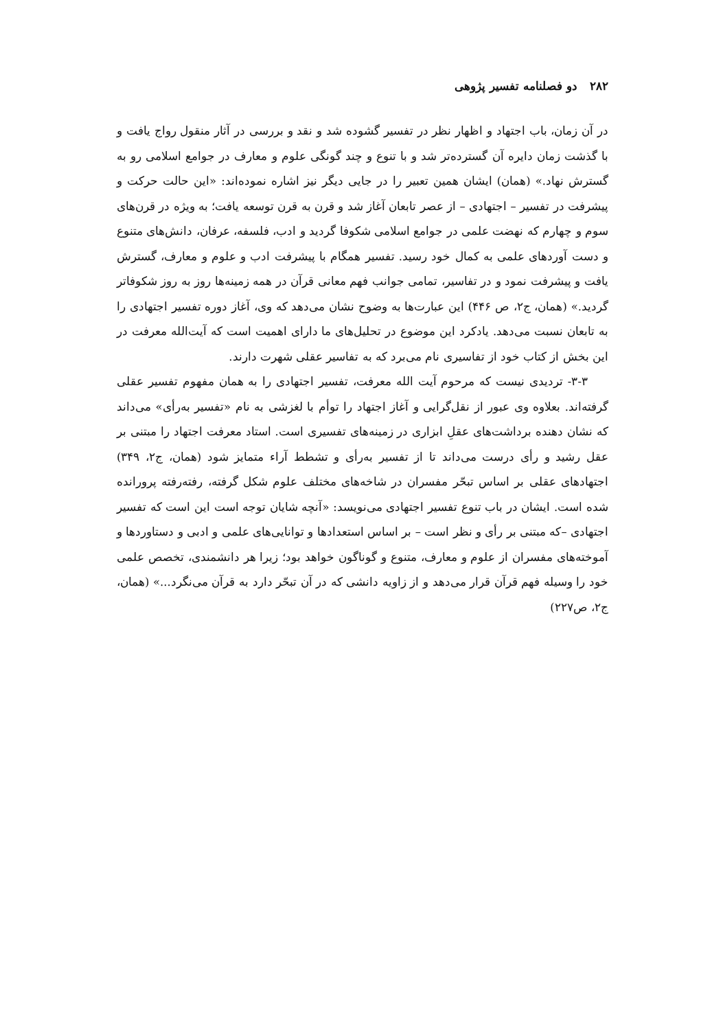۲۸۲ دو فصلنامه تفسیر پژوهی
در آن زمان، باب اجتهاد و اظهار نظر در تفسیر گشوده شد و نقد و بررسی در آثار منقول رواج یافت و با گذشت زمان دایره آن گسترده‌تر شد و با تنوع و چند گونگی علوم و معارف در جوامع اسلامی رو به گسترش نهاد.» (همان) ایشان همین تعبیر را در جایی دیگر نیز اشاره نموده‌اند: «این حالت حرکت و پیشرفت در تفسیر – اجتهادی – از عصر تابعان آغاز شد و قرن به قرن توسعه یافت؛ به ویژه در قرن‌های سوم و چهارم که نهضت علمی در جوامع اسلامی شکوفا گردید و ادب، فلسفه، عرفان، دانش‌های متنوع و دست آوردهای علمی به کمال خود رسید. تفسیر همگام با پیشرفت ادب و علوم و معارف، گسترش یافت و پیشرفت نمود و در تفاسیر، تمامی جوانب فهم معانی قرآن در همه زمینه‌ها روز به روز شکوفاتر گردید.» (همان، ج۲، ص ۴۴۶) این عبارت‌ها به وضوح نشان می‌دهد که وی، آغاز دوره تفسیر اجتهادی را به تابعان نسبت می‌دهد. یادکرد این موضوع در تحلیل‌های ما دارای اهمیت است که آیت‌الله معرفت در این بخش از کتاب خود از تفاسیری نام می‌برد که به تفاسیر عقلی شهرت دارند.
۳-۳- تردیدی نیست که مرحوم آیت الله معرفت، تفسیر اجتهادی را به همان مفهوم تفسیر عقلی گرفته‌اند. بعلاوه وی عبور از نقل‌گرایی و آغاز اجتهاد را توأم با لغزشی به نام «تفسیر به‌رأی» می‌داند که نشان دهنده برداشت‌های عقلِ ابزاری در زمینه‌های تفسیری است. استاد معرفت اجتهاد را مبتنی بر عقل رشید و رأی درست می‌داند تا از تفسیر به‌رأی و تشطط آراء متمایز شود (همان، ج۲، ۳۴۹) اجتهادهای عقلی بر اساس تبحّر مفسران در شاخه‌های مختلف علوم شکل گرفته، رفته‌رفته پرورانده شده است. ایشان در باب تنوع تفسیر اجتهادی می‌نویسد: «آنچه شایان توجه است این است که تفسیر اجتهادی –که مبتنی بر رأی و نظر است – بر اساس استعدادها و توانایی‌های علمی و ادبی و دستاوردها و آموخته‌های مفسران از علوم و معارف، متنوع و گوناگون خواهد بود؛ زیرا هر دانشمندی، تخصص علمی خود را وسیله فهم قرآن قرار می‌دهد و از زاویه دانشی که در آن تبحّر دارد به قرآن می‌نگرد...» (همان، ج۲، ص۲۲۷)